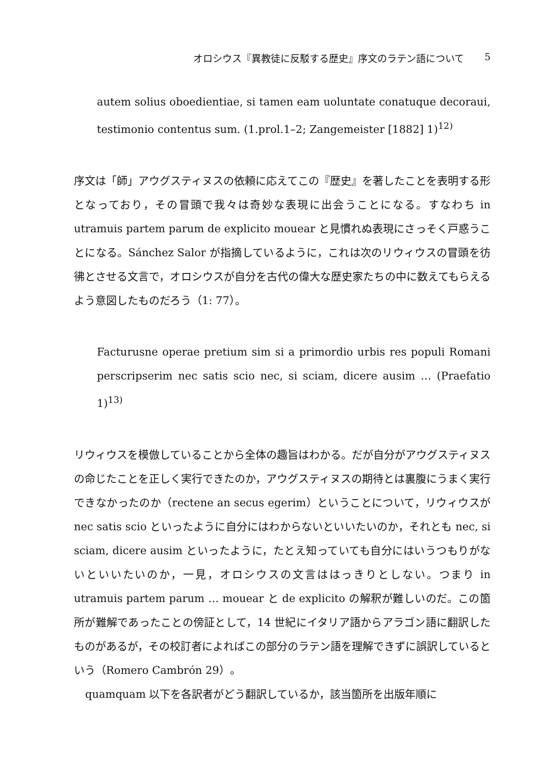オロシウス『異教徒に反駁する歴史』序文のラテン語について 5
autem solius oboedientiae, si tamen eam uoluntate conatuque decoraui, testimonio contentus sum. (1.prol.1–2; Zangemeister [1882] 1)<sup>12)</sup>
序文は「師」アウグスティヌスの依頼に応えてこの『歴史』を著したことを表明する形となっており，その冒頭で我々は奇妙な表現に出会うことになる。すなわち in utramuis partem parum de explicito mouear と見慣れぬ表現にさっそく戸惑うことになる。Sánchez Salor が指摘しているように，これは次のリウィウスの冒頭を彷彿とさせる文言で，オロシウスが自分を古代の偉大な歴史家たちの中に数えてもらえるよう意図したものだろう（1: 77）。
Facturusne operae pretium sim si a primordio urbis res populi Romani perscripserim nec satis scio nec, si sciam, dicere ausim … (Praefatio 1)<sup>13)</sup>
リウィウスを模倣していることから全体の趣旨はわかる。だが自分がアウグスティヌスの命じたことを正しく実行できたのか，アウグスティヌスの期待とは裏腹にうまく実行できなかったのか（rectene an secus egerim）ということについて，リウィウスが nec satis scio といったように自分にはわからないといいたいのか，それとも nec, si sciam, dicere ausim といったように，たとえ知っていても自分にはいうつもりがないといいたいのか，一見，オロシウスの文言ははっきりとしない。つまり in utramuis partem parum … mouear と de explicito の解釈が難しいのだ。この箇所が難解であったことの傍証として，14 世紀にイタリア語からアラゴン語に翻訳したものがあるが，その校訂者によればこの部分のラテン語を理解できずに誤訳しているという（Romero Cambrón 29）。
quamquam 以下を各訳者がどう翻訳しているか，該当箇所を出版年順に